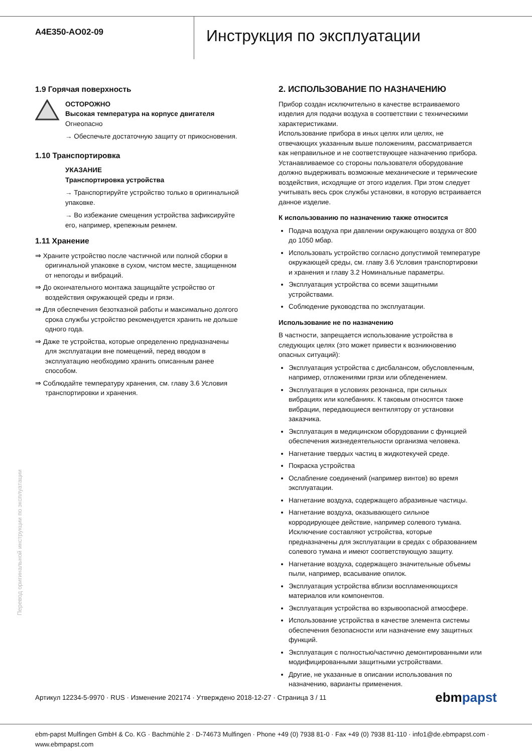A4E350-AO02-09
Инструкция по эксплуатации
1.9 Горячая поверхность
ОСТОРОЖНО
Высокая температура на корпусе двигателя
Огнеопасно
→ Обеспечьте достаточную защиту от прикосновения.
1.10 Транспортировка
УКАЗАНИЕ
Транспортировка устройства
→ Транспортируйте устройство только в оригинальной упаковке.
→ Во избежание смещения устройства зафиксируйте его, например, крепежным ремнем.
1.11 Хранение
⇒ Храните устройство после частичной или полной сборки в оригинальной упаковке в сухом, чистом месте, защищенном от непогоды и вибраций.
⇒ До окончательного монтажа защищайте устройство от воздействия окружающей среды и грязи.
⇒ Для обеспечения безотказной работы и максимально долгого срока службы устройство рекомендуется хранить не дольше одного года.
⇒ Даже те устройства, которые определенно предназначены для эксплуатации вне помещений, перед вводом в эксплуатацию необходимо хранить описанным ранее способом.
⇒ Соблюдайте температуру хранения, см. главу 3.6 Условия транспортировки и хранения.
2. ИСПОЛЬЗОВАНИЕ ПО НАЗНАЧЕНИЮ
Прибор создан исключительно в качестве встраиваемого изделия для подачи воздуха в соответствии с техническими характеристиками.
Использование прибора в иных целях или целях, не отвечающих указанным выше положениям, рассматривается как неправильное и не соответствующее назначению прибора.
Устанавливаемое со стороны пользователя оборудование должно выдерживать возможные механические и термические воздействия, исходящие от этого изделия. При этом следует учитывать весь срок службы установки, в которую встраивается данное изделие.
К использованию по назначению также относится
Подача воздуха при давлении окружающего воздуха от 800 до 1050 мбар.
Использовать устройство согласно допустимой температуре окружающей среды, см. главу 3.6 Условия транспортировки и хранения и главу 3.2 Номинальные параметры.
Эксплуатация устройства со всеми защитными устройствами.
Соблюдение руководства по эксплуатации.
Использование не по назначению
В частности, запрещается использование устройства в следующих целях (это может привести к возникновению опасных ситуаций):
Эксплуатация устройства с дисбалансом, обусловленным, например, отложениями грязи или обледенением.
Эксплуатация в условиях резонанса, при сильных вибрациях или колебаниях. К таковым относятся также вибрации, передающиеся вентилятору от установки заказчика.
Эксплуатация в медицинском оборудовании с функцией обеспечения жизнедеятельности организма человека.
Нагнетание твердых частиц в жидкотекучей среде.
Покраска устройства
Ослабление соединений (например винтов) во время эксплуатации.
Нагнетание воздуха, содержащего абразивные частицы.
Нагнетание воздуха, оказывающего сильное корродирующее действие, например солевого тумана. Исключение составляют устройства, которые предназначены для эксплуатации в средах с образованием солевого тумана и имеют соответствующую защиту.
Нагнетание воздуха, содержащего значительные объемы пыли, например, всасывание опилок.
Эксплуатация устройства вблизи воспламеняющихся материалов или компонентов.
Эксплуатация устройства во взрывоопасной атмосфере.
Использование устройства в качестве элемента системы обеспечения безопасности или назначение ему защитных функций.
Эксплуатация с полностью/частично демонтированными или модифицированными защитными устройствами.
Другие, не указанные в описании использования по назначению, варианты применения.
Перевод оригинальной инструкции по эксплуатации
Артикул 12234-5-9970 · RUS · Изменение 202174 · Утверждено 2018-12-27 · Страница 3 / 11 ebmpapst
ebm-papst Mulfingen GmbH & Co. KG · Bachmühle 2 · D-74673 Mulfingen · Phone +49 (0) 7938 81-0 · Fax +49 (0) 7938 81-110 · info1@de.ebmpapst.com · www.ebmpapst.com